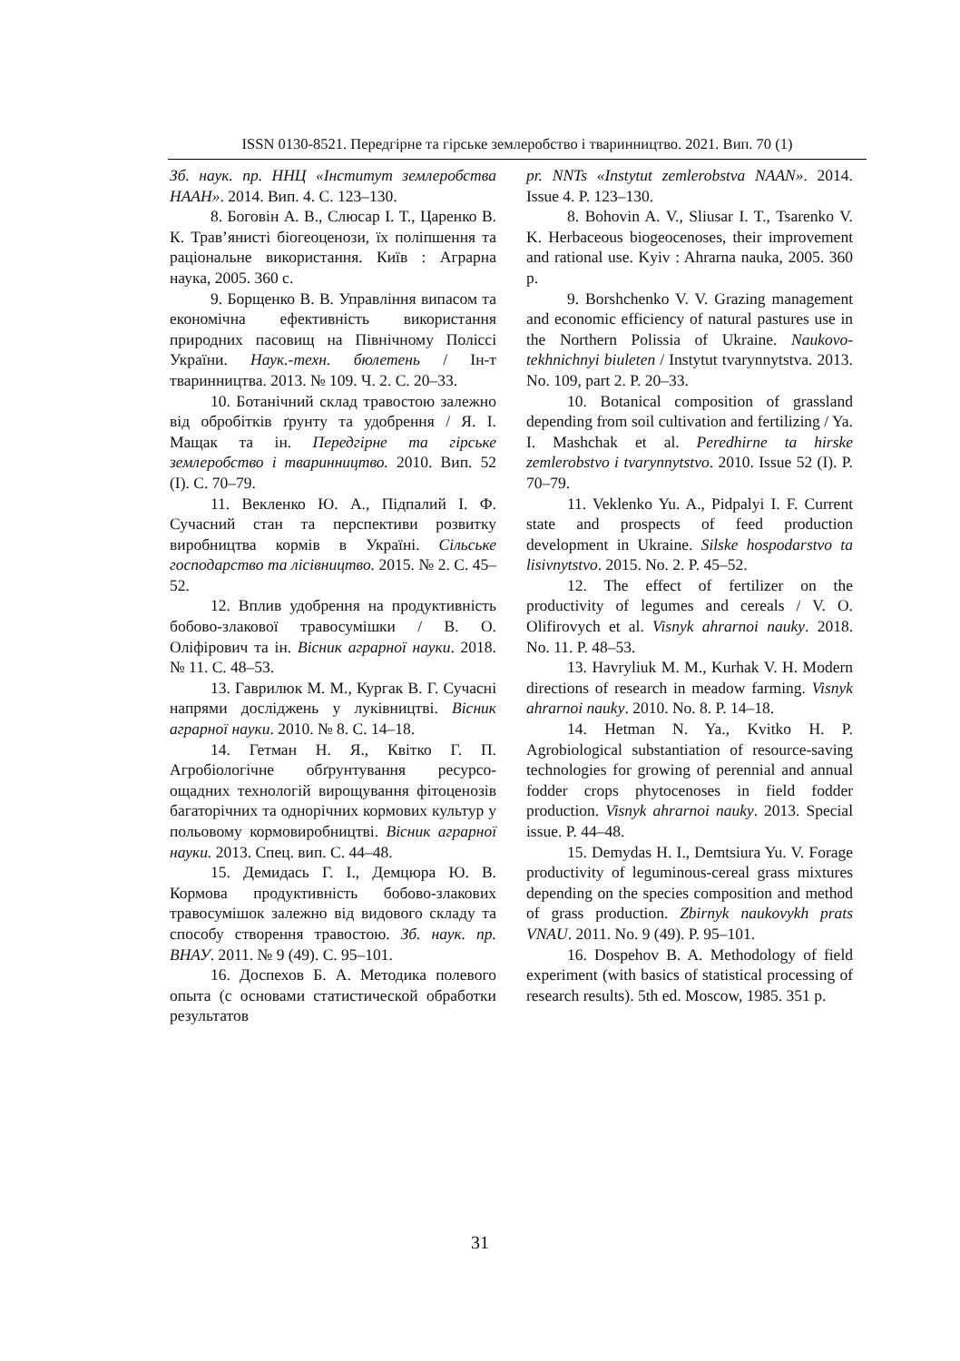ISSN 0130-8521. Передгірне та гірське землеробство і тваринництво. 2021. Вип. 70 (1)
Зб. наук. пр. ННЦ «Інститут землеробства НААН». 2014. Вип. 4. С. 123–130.
8. Боговін А. В., Слюсар І. Т., Царенко В. К. Трав’янисті біогеоценози, їх поліпшення та раціональне використання. Київ : Аграрна наука, 2005. 360 с.
9. Борщенко В. В. Управління випасом та економічна ефективність використання природних пасовищ на Північному Поліссі України. Наук.-техн. бюлетень / Ін-т тваринництва. 2013. № 109. Ч. 2. С. 20–33.
10. Ботанічний склад травостою залежно від обробітків ґрунту та удобрення / Я. І. Мащак та ін. Передгірне та гірське землеробство і тваринництво. 2010. Вип. 52 (І). С. 70–79.
11. Векленко Ю. А., Підпалий І. Ф. Сучасний стан та перспективи розвитку виробництва кормів в Україні. Сільське господарство та лісівництво. 2015. № 2. С. 45–52.
12. Вплив удобрення на продуктивність бобово-злакової травосумішки / В. О. Оліфірович та ін. Вісник аграрної науки. 2018. № 11. С. 48–53.
13. Гаврилюк М. М., Кургак В. Г. Сучасні напрями досліджень у луківництві. Вісник аграрної науки. 2010. № 8. С. 14–18.
14. Гетман Н. Я., Квітко Г. П. Агробіологічне обґрунтування ресурсо-ощадних технологій вирощування фітоценозів багаторічних та однорічних кормових культур у польовому кормовиробництві. Вісник аграрної науки. 2013. Спец. вип. С. 44–48.
15. Демидась Г. І., Демцюра Ю. В. Кормова продуктивність бобово-злакових травосумішок залежно від видового складу та способу створення травостою. Зб. наук. пр. ВНАУ. 2011. № 9 (49). С. 95–101.
16. Доспехов Б. А. Методика полевого опыта (с основами статистической обработки результатов
pr. NNTs «Instytut zemlerobstva NAAN». 2014. Issue 4. P. 123–130.
8. Bohovin A. V., Sliusar I. T., Tsarenko V. K. Herbaceous biogeocenoses, their improvement and rational use. Kyiv : Ahrarna nauka, 2005. 360 p.
9. Borshchenko V. V. Grazing management and economic efficiency of natural pastures use in the Northern Polissia of Ukraine. Naukovo-tekhnichnyi biuleten / Instytut tvarynnytstva. 2013. No. 109, part 2. P. 20–33.
10. Botanical composition of grassland depending from soil cultivation and fertilizing / Ya. I. Mashchak et al. Peredhirne ta hirske zemlerobstvo i tvarynnytstvo. 2010. Issue 52 (I). P. 70–79.
11. Veklenko Yu. A., Pidpalyi I. F. Current state and prospects of feed production development in Ukraine. Silske hospodarstvo ta lisivnytstvo. 2015. No. 2. P. 45–52.
12. The effect of fertilizer on the productivity of legumes and cereals / V. O. Olifirovych et al. Visnyk ahrarnoi nauky. 2018. No. 11. P. 48–53.
13. Havryliuk M. M., Kurhak V. H. Modern directions of research in meadow farming. Visnyk ahrarnoi nauky. 2010. No. 8. P. 14–18.
14. Hetman N. Ya., Kvitko H. P. Agrobiological substantiation of resource-saving technologies for growing of perennial and annual fodder crops phytocenoses in field fodder production. Visnyk ahrarnoi nauky. 2013. Special issue. P. 44–48.
15. Demydas H. I., Demtsiura Yu. V. Forage productivity of leguminous-cereal grass mixtures depending on the species composition and method of grass production. Zbirnyk naukovykh prats VNAU. 2011. No. 9 (49). P. 95–101.
16. Dospehov B. A. Methodology of field experiment (with basics of statistical processing of research results). 5th ed. Moscow, 1985. 351 p.
31